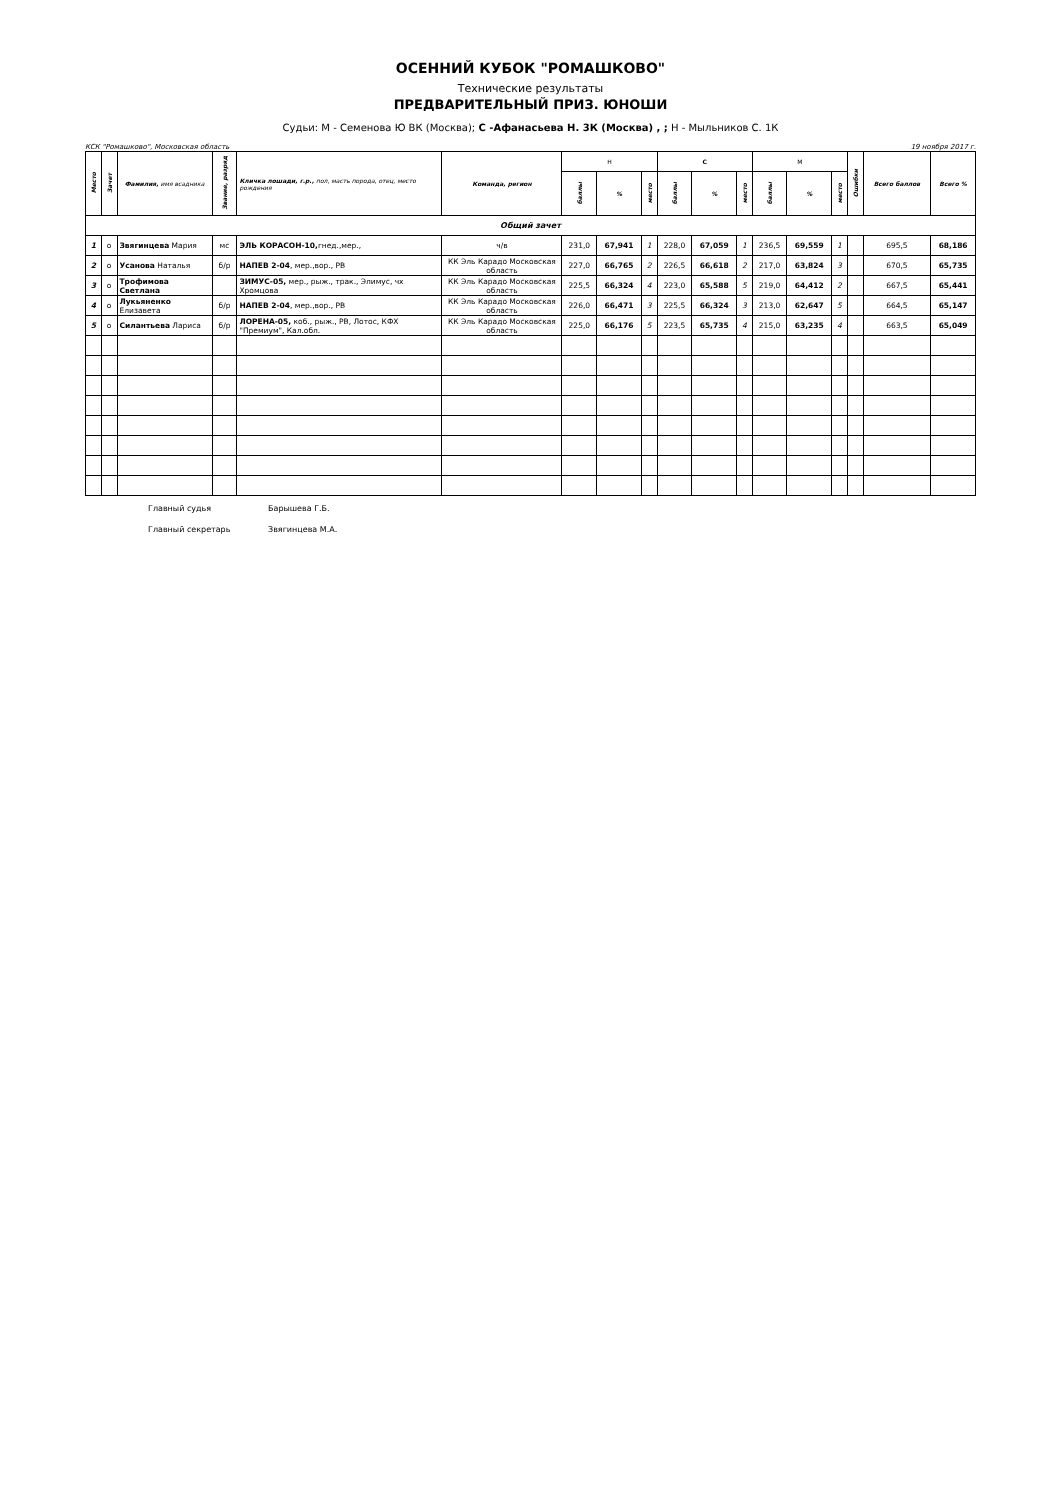ОСЕННИЙ КУБОК "РОМАШКОВО"
Технические результаты
ПРЕДВАРИТЕЛЬНЫЙ ПРИЗ. ЮНОШИ
Судьи: М - Семенова Ю ВК (Москва); С -Афанасьева Н. 3К (Москва) , ; Н - Мыльников С. 1К
КСК "Ромашково", Московская область 19 ноября 2017 г.
| Место | Зачет | Фамилия, имя всадника | Звание, разряд | Кличка лошади, г.р., пол, масть порода, отец, место рождения | Команда, регион | Н | | | С | | | М | | | Ошибки | Всего баллов | Всего % |
| --- | --- | --- | --- | --- | --- | --- | --- | --- | --- | --- | --- | --- | --- | --- | --- | --- | --- |
| | | | | | | баллы | % | место | баллы | % | место | баллы | % | место | | | |
| Общий зачет | | | | | | | | | | | | | | | | | |
| 1 | о | Звягинцева Мария | мс | ЭЛЬ КОРАСОН-10, гнед.,мер., | ч/в | 231,0 | 67,941 | 1 | 228,0 | 67,059 | 1 | 236,5 | 69,559 | 1 | | 695,5 | 68,186 |
| 2 | о | Усанова Наталья | б/р | НАПЕВ 2-04 , мер.,вор., РВ | КК Эль Карадо Московская область | 227,0 | 66,765 | 2 | 226,5 | 66,618 | 2 | 217,0 | 63,824 | 3 | | 670,5 | 65,735 |
| 3 | о | Трофимова Светлана | | ЗИМУС-05, мер., рыж., трак., Элимус, чх Хромцова | КК Эль Карадо Московская область | 225,5 | 66,324 | 4 | 223,0 | 65,588 | 5 | 219,0 | 64,412 | 2 | | 667,5 | 65,441 |
| 4 | о | Лукьяненко Елизавета | б/р | НАПЕВ 2-04 , мер.,вор., РВ | КК Эль Карадо Московская область | 226,0 | 66,471 | 3 | 225,5 | 66,324 | 3 | 213,0 | 62,647 | 5 | | 664,5 | 65,147 |
| 5 | о | Силантьева Лариса | б/р | ЛОРЕНА-05, коб., рыж., РВ, Лотос, КФХ "Премиум", Кал.обл. | КК Эль Карадо Московская область | 225,0 | 66,176 | 5 | 223,5 | 65,735 | 4 | 215,0 | 63,235 | 4 | | 663,5 | 65,049 |
Главный судья Барышева Г.Б. Главный секретарь Звягинцева М.А.